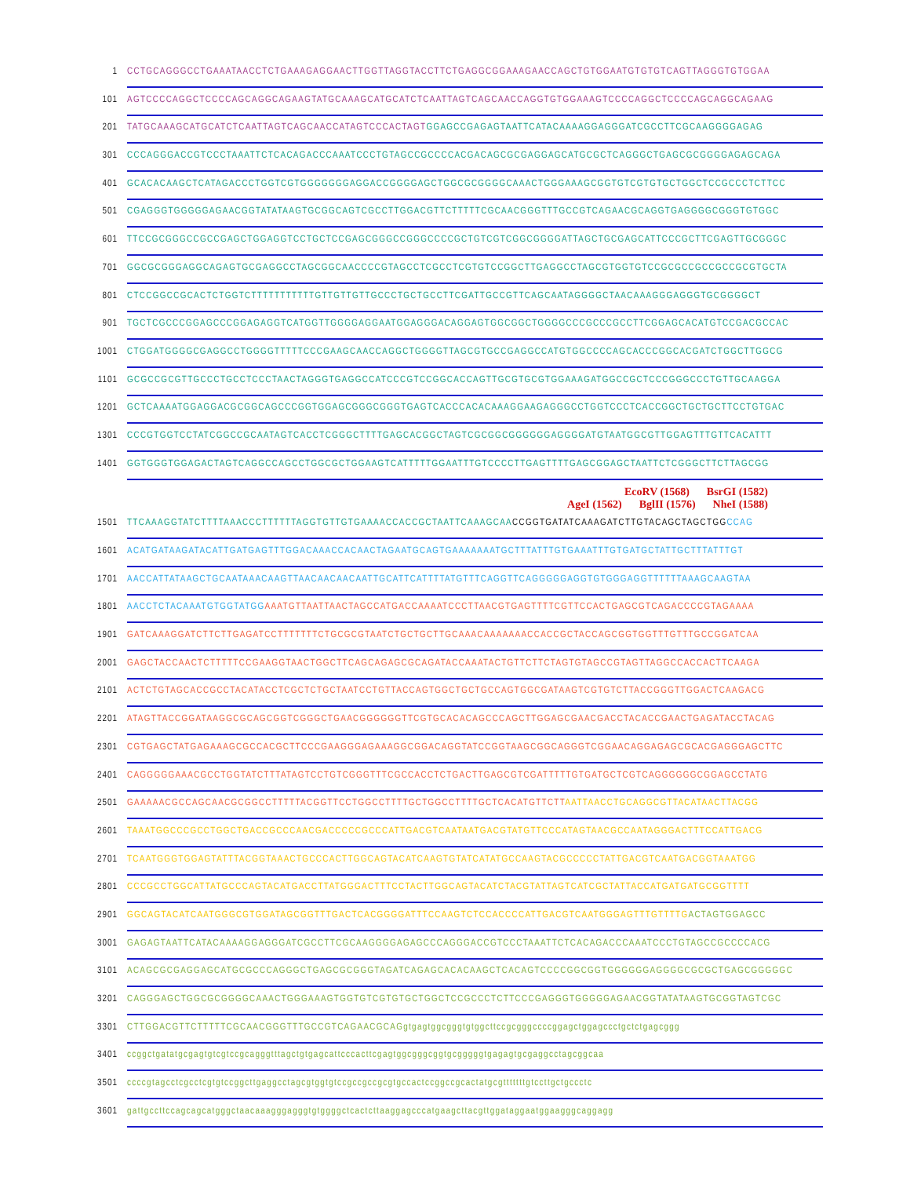1 CCTGCAGGGCCTGAAATAACCTCTGAAAGAGGAACTTGGTTAGGTACCTTCTGAGGCGGAAAGAACCAGCTGTGGAATGTGTGTCAGTTAGGGTGTGGAA
101 AGTCCCCAGGCTCCCCAGCAGGCAGAAGTATGCAAAGCATGCATCTCAATTAGTCAGCAACCAGGTGTGGAAAGTCCCCAGGCTCCCCAGCAGGCAGAAG
201 TATGCAAAGCATGCATCTCAATTAGTCAGCAACCATAGTCCCACTAGT GGAGCCGAGAGTAATTCATACAAAAGGAGGGATCGCCTTCGCAAGGGGAGAG
301 CCCAGGGACCGTCCCTAAATTCTCACAGACCCAAATCCCTGTAGCCGCCCCACGACAGCGCGAGGAGCATGCGCTCAGGGCTGAGCGCGGGGAGAGCAGA
401 GCACACAAGCTCATAGACCCTGGTCGTGGGGGGGAGGACCGGGGAGCTGGCGCGGGGCAAACTGGGAAAGCGGTGTCGTGTGCTGGCTCCGCCCTCTTCC
501 CGAGGGTGGGGGAGAACGGTATATAAGTGCGGCAGTCGCCTTGGACGTTCTTTTTCGCAACGGGTTTGCCGTCAGAACGCAGGTGAGGGGCGGGTGTGGC
601 TTCCGCGGGCCGCCGAGCTGGAGGTCCTGCTCCGAGCGGGCCGGGCCCCGCTGTCGTCGGCGGGGATTAGCTGCGAGCATTCCCGCTTCGAGTTGCGGGC
701 GGCGCGGGAGGCAGAGTGCGAGGCCTAGCGGCAACCCCGTAGCCTCGCCTCGTGTCCGGCTTGAGGCCTAGCGTGGTGTCCGCGCCGCCGCCGCGTGCTA
801 CTCCGGCCGCACTCTGGTCTTTTTTTTTTTGTTGTTGTTGCCCTGCTGCCTTCGATTGCCGTTCAGCAATAGGGGCTAACAAAGGGAGGGTGCGGGGCT
901 TGCTCGCCCGGAGCCCGGAGAGGTCATGGTTGGGGAGGAATGGAGGGACAGGAGTGGCGGCTGGGGCCCGCCCGCCTTCGGAGCACATGTCCGACGCCAC
1001 CTGGATGGGGCGAGGCCTGGGGTTTTTCCCGAAGCAACCAGGCTGGGGTTAGCGTGCCGAGGCCATGTGGCCCCAGCACCCGGCACGATCTGGCTTGGCG
1101 GCGCCGCGTTGCCCTGCCTCCCTAACTAGGGTGAGGCCATCCCGTCCGGCACCAGTTGCGTGCGTGGAAAGATGGCCGCTCCCGGGCCCTGTTGCAAGGA
1201 GCTCAAAATGGAGGACGCGGCAGCCCGGTGGAGCGGGCGGGTGAGTCACCCACACAAAGGAAGAGGGCCTGGTCCCTCACCGGCTGCTGCTTCCTGTGAC
1301 CCCGTGGTCCTATCGGCCGCAATAGTCACCTCGGGCTTTTGAGCACGGCTAGTCGCGGCGGGGGGAGGGGATGTAATGGCGTTGGAGTTTGTTCACATTT
1401 GGTGGGTGGAGACTAGTCAGGCCAGCCTGGCGCTGGAAGTCATTTTTGGAATTTGTCCCCTTGAGTTTTGAGCGGAGCTAATTCTCGGGCTTCTTAGCGG
EcoRV (1568) BsrGI (1582)
AgeI (1562) BglII (1576) NheI (1588)
1501 TTCAAAGGTATCTTTTAAACCCTTTTTTAGGTGTTGTGAAAACCACCGCTAATTCAAAGCAA CCGGTGATATCAAAGATCTTGTACAGCTAGCTGG CCAG
1601 ACATGATAAGATACATTGATGAGTTTGGACAAACCACAACTAGAATGCAGTGAAAAAAATGCTTTATTTGTGAAATTTGTGATGCTATTGCTTTATTTGT
1701 AACCATTATAAGCTGCAATAAACAAGTTAACAACAACAATTGCATTCATTTTATGTTTCAGGTTCAGGGGGAGGTGTGGGAGGTTTTTTAAAGCAAGTAA
1801 AACCTCTACAAATGTGGTATGG AAATGTTAATTAACTAGCCATGACCAAAATCCCTTAACGTGAGTTTTCGTTCCACTGAGCGTCAGACCCCGTAGAAAA
1901 GATCAAAGGATCTTCTTGAGATCCTTTTTTTCTGCGCGTAATCTGCTGCTTGCAAACAAAAAAACCACCGCTACCAGCGGTGGTTTGTTTGCCGGATCAA
2001 GAGCTACCAACTCTTTTTCCGAAGGTAACTGGCTTCAGCAGAGCGCAGATACCAAATACTGTTCTTCTAGTGTAGCCGTAGTTAGGCCACCACTTCAAGA
2101 ACTCTGTAGCACCGCCTACATACCTCGCTCTGCTAATCCTGTTACCAGTGGCTGCTGCCAGTGGCGATAAGTCGTGTCTTACCGGGTTGGACTCAAGACG
2201 ATAGTTACCGGATAAGGCGCAGCGGTCGGGCTGAACGGGGGGTTCGTGCACACAGCCCAGCTTGGAGCGAACGACCTACACCGAACTGAGATACCTACAG
2301 CGTGAGCTATGAGAAAGCGCCACGCTTCCCGAAGGGAGAAAGGCGGACAGGTATCCGGTAAGCGGCAGGGTCGGAACAGGAGAGCGCACGAGGGAGCTTC
2401 CAGGGGGAAACGCCTGGTATCTTTATAGTCCTGTCGGGTTTCGCCACCTCTGACTTGAGCGTCGATTTTTGTGATGCTCGTCAGGGGGGCGGAGCCTATG
2501 GAAAAACGCCAGCAACGCGGCCTTTTTACGGTTCCTGGCCTTTTGCTGGCCTTTTGCTCACATGTTCTT AATTAACCTGCAGGCGTTACATAACTTACGG
2601 TAAATGGCCCGCCTGGCTGACCGCCCAACGACCCCCGCCCATTGACGTCAATAATGACGTATGTTCCCATAGTAACGCCAATAGGGACTTTCCATTGACG
2701 TCAATGGGTGGAGTATTTACGGTAAACTGCCCACTTGGCAGTACATCAAGTGTATCATATGCCAAGTACGCCCCCTATTGACGTCAATGACGGTAAATGG
2801 CCCGCCTGGCATTATGCCCAGTACATGACCTTATGGGACTTTCCTACTTGGCAGTACATCTACGTATTAGTCATCGCTATTACCATGATGATGCGGTTTT
2901 GGCAGTACATCAATGGGCGTGGATAGCGGTTTGACTCACGGGGATTTCCAAGTCTCCACCCCATTGACGTCAATGGGAGTTTGTTTTG ACTAGTGGAGCC
3001 GAGAGTAATTCATACAAAAGGAGGGATCGCCTTCGCAAGGGGAGAGCCCAGGGACCGTCCCTAAATTCTCACAGACCCAAATCCCTGTAGCCGCCCCACG
3101 ACAGCGCGAGGAGCATGCGCCCAGGGCTGAGCGCGGGTAGATCAGAGCACACAAGCTCACAGTCCCCGGCGGTGGGGGGAGGGGCGCGCTGAGCGGGGGC
3201 CAGGGAGCTGGCGCGGGGCAAACTGGGAAAGTGGTGTCGTGTGCTGGCTCCGCCCTCTTCCCGAGGGTGGGGGAGAACGGTATATAAGTGCGGTAGTCGC
3301 CTTGGACGTTCTTTTTCGCAACGGGTTTGCCGTCAGAACGCAGgtgagtggcgggtgtggcttccgcgggccccggagctggagccctgctctgagcggg
3401 ccggctgatatgcgagtgtcgtccgcagggtttagctgtgagcattcccacttcgagtggcgggcggtgcgggggtgagagtgcgaggcctagcggcaa
3501 ccccgtagcctcgcctcgtgtccggcttgaggcctagcgtggtgtccgccgccgcgtgccactccggccgcactatgcgtttttttgtccttgctgccctc
3601 gattgccttccagcagcatgggctaacaaagggagggtgtggggctcactcttaaggagcccatgaagcttacgttggataggaatggaagggcaggagg